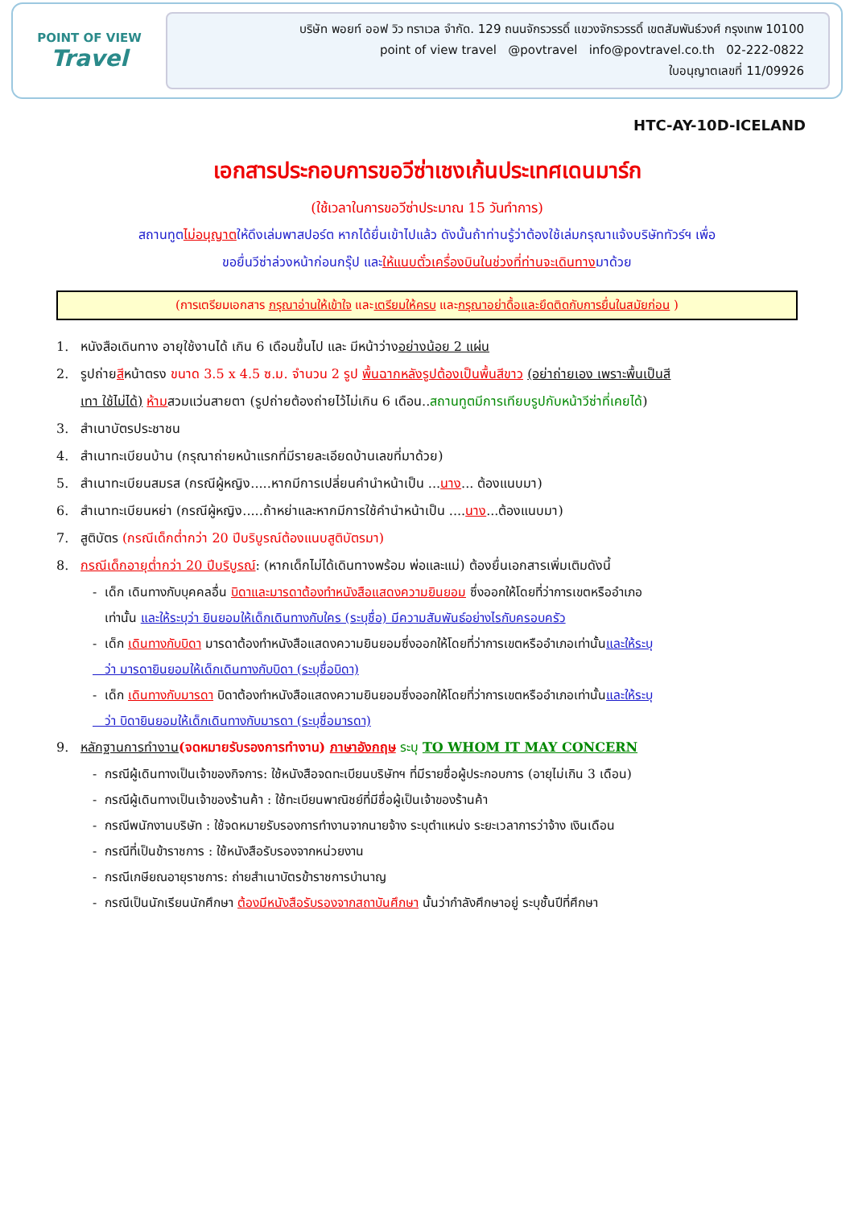POINT OF VIEW
Travel
บริษัท พอยท์ ออฟ วิว ทราเวล จำกัด. 129 ถนนจักรวรรดิ์ แขวงจักรวรรดิ์ เขตสัมพันธ์วงศ์ กรุงเทพ 10100
point of view travel @povtravel info@povtravel.co.th 02-222-0822
ใบอนุญาตเลขที่ 11/09926
HTC-AY-10D-ICELAND
เอกสารประกอบการขอวีซ่าเชงเก้นประเทศเดนมาร์ก
(ใช้เวลาในการขอวีซ่าประมาณ 15 วันทำการ)
สถานทูตไม่อนุญาตให้ดึงเล่มพาสปอร์ต หากได้ยื่นเข้าไปแล้ว ดังนั้นถ้าท่านรู้ว่าต้องใช้เล่มกรุณาแจ้งบริษัททัวร์ฯ เพื่อ
ขอยื่นวีซ่าล่วงหน้าก่อนกรุ๊ป และให้แนบตั๋วเครื่องบินในช่วงที่ท่านจะเดินทางมาด้วย
(การเตรียมเอกสาร กรุณาอ่านให้เข้าใจ และเตรียมให้ครบ และกรุณาอย่าดื้อและยึดติดกับการยื่นในสมัยก่อน )
1. หนังสือเดินทาง อายุใช้งานได้ เกิน 6 เดือนขึ้นไป และ มีหน้าว่างอย่างน้อย 2 แผ่น
2. รูปถ่ายสีหน้าตรง ขนาด 3.5 x 4.5 ซ.ม. จำนวน 2 รูป พื้นฉากหลังรูปต้องเป็นพื้นสีขาว (อย่าถ่ายเอง เพราะพื้นเป็นสี
เทา ใช้ไม่ได้) ห้ามสวมแว่นสายตา (รูปถ่ายต้องถ่ายไว้ไม่เกิน 6 เดือน..สถานทูตมีการเทียบรูปกับหน้าวีซ่าที่เคยได้)
3. สำเนาบัตรประชาชน
4. สำเนาทะเบียนบ้าน (กรุณาถ่ายหน้าแรกที่มีรายละเอียดบ้านเลขที่มาด้วย)
5. สำเนาทะเบียนสมรส (กรณีผู้หญิง.....หากมีการเปลี่ยนคำนำหน้าเป็น ...นาง... ต้องแนบมา)
6. สำเนาทะเบียนหย่า (กรณีผู้หญิง.....ถ้าหย่าและหากมีการใช้คำนำหน้าเป็น ....นาง...ต้องแนบมา)
7. สูติบัตร (กรณีเด็กต่ำกว่า 20 ปีบริบูรณ์ต้องแนบสูติบัตรมา)
8. กรณีเด็กอายุต่ำกว่า 20 ปีบริบูรณ์: (หากเด็กไม่ได้เดินทางพร้อม พ่อและแม่) ต้องยื่นเอกสารเพิ่มเติมดังนี้
- เด็ก เดินทางกับบุคคลอื่น บิดาและมารดาต้องทำหนังสือแสดงความยินยอม ซึ่งออกให้โดยที่ว่าการเขตหรืออำเภอ
เท่านั้น และให้ระบุว่า ยินยอมให้เด็กเดินทางกับใคร (ระบุชื่อ) มีความสัมพันธ์อย่างไรกับครอบครัว
- เด็ก เดินทางกับบิดา มารดาต้องทำหนังสือแสดงความยินยอมซึ่งออกให้โดยที่ว่าการเขตหรืออำเภอเท่านั้นและให้ระบุ
ว่า มารดายินยอมให้เด็กเดินทางกับบิดา (ระบุชื่อบิดา)
- เด็ก เดินทางกับมารดา บิดาต้องทำหนังสือแสดงความยินยอมซึ่งออกให้โดยที่ว่าการเขตหรืออำเภอเท่านั้นและให้ระบุ
ว่า บิดายินยอมให้เด็กเดินทางกับมารดา (ระบุชื่อมารดา)
9. หลักฐานการทำงาน(จดหมายรับรองการทำงาน) ภาษาอังกฤษ ระบุ TO WHOM IT MAY CONCERN
- กรณีผู้เดินทางเป็นเจ้าของกิจการ: ใช้หนังสือจดทะเบียนบริษัทฯ ที่มีรายชื่อผู้ประกอบการ (อายุไม่เกิน 3 เดือน)
- กรณีผู้เดินทางเป็นเจ้าของร้านค้า : ใช้ทะเบียนพาณิชย์ที่มีชื่อผู้เป็นเจ้าของร้านค้า
- กรณีพนักงานบริษัท : ใช้จดหมายรับรองการทำงานจากนายจ้าง ระบุตำแหน่ง ระยะเวลาการว่าจ้าง เงินเดือน
- กรณีที่เป็นข้าราชการ : ใช้หนังสือรับรองจากหน่วยงาน
- กรณีเกษียณอายุราชการ: ถ่ายสำเนาบัตรข้าราชการบำนาญ
- กรณีเป็นนักเรียนนักศึกษา ต้องมีหนังสือรับรองจากสถาบันศึกษา นั้นว่ากำลังศึกษาอยู่ ระบุชั้นปีที่ศึกษา